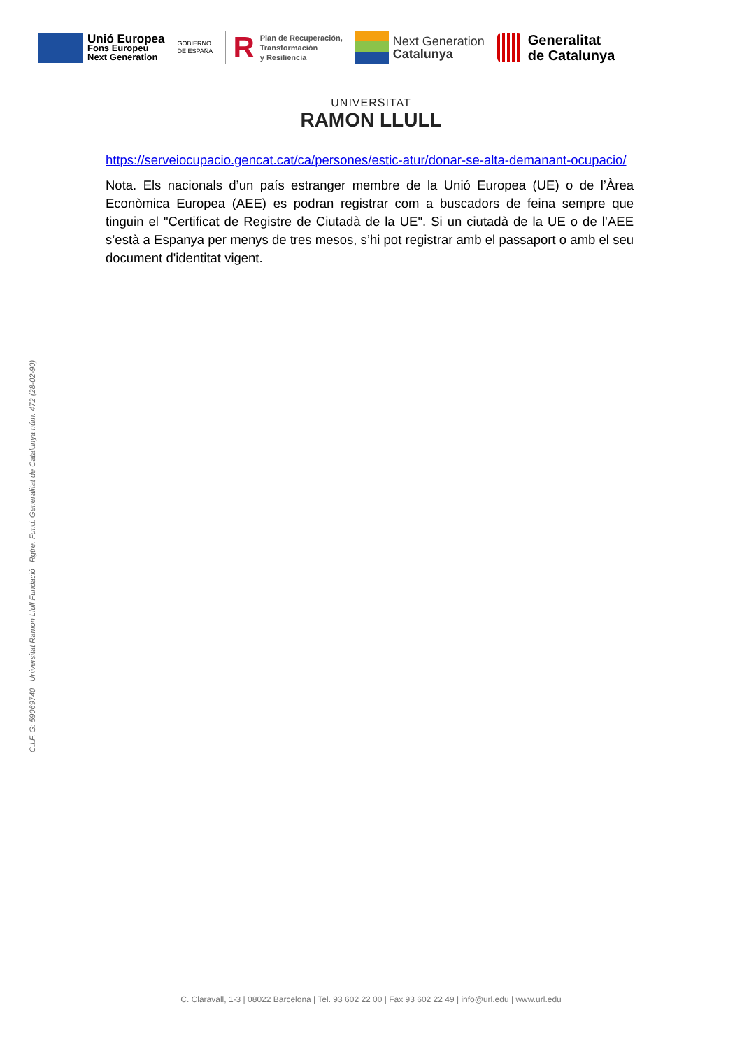Unió Europea
Fons Europeu
Next Generation
GOBIERNO
DE ESPAÑA
R
Plan de Recuperación,
Transformación
y Resiliencia
Next Generation
Catalunya
Generalitat
de Catalunya
UNIVERSITAT
RAMON LLULL
https://serveiocupacio.gencat.cat/ca/persones/estic-atur/donar-se-alta-demanant-ocupacio/
Nota. Els nacionals d’un país estranger membre de la Unió Europea (UE) o de l’Àrea Econòmica Europea (AEE) es podran registrar com a buscadors de feina sempre que tinguin el "Certificat de Registre de Ciutadà de la UE". Si un ciutadà de la UE o de l’AEE s’està a Espanya per menys de tres mesos, s’hi pot registrar amb el passaport o amb el seu document d'identitat vigent.
C.I.F. G: 59069740 Universitat Ramon Llull Fundació Rgtre. Fund. Generalitat de Catalunya núm. 472 (28-02-90)
C. Claravall, 1-3 | 08022 Barcelona | Tel. 93 602 22 00 | Fax 93 602 22 49 | info@url.edu | www.url.edu